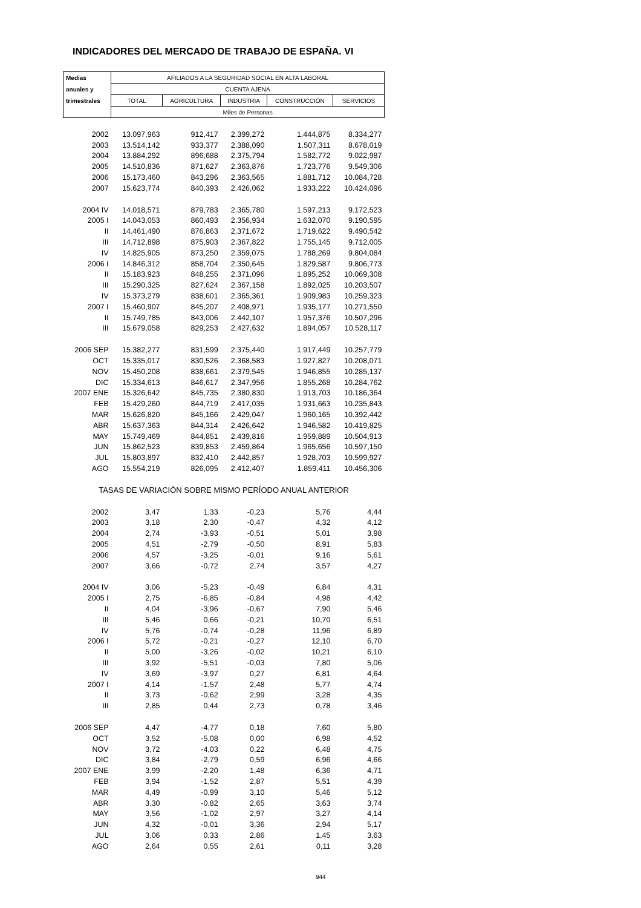INDICADORES DEL MERCADO DE TRABAJO DE ESPAÑA. VI
| Medias | AFILIADOS A LA SEGURIDAD SOCIAL EN ALTA LABORAL | | | | |
| anuales y | CUENTA AJENA | | | | |
| trimestrales | TOTAL | AGRICULTURA | INDUSTRIA | CONSTRUCCIÓN | SERVICIOS |
| | Miles de Personas | | | | |
| 2002 | 13.097,963 | 912,417 | 2.399,272 | 1.444,875 | 8.334,277 |
| 2003 | 13.514,142 | 933,377 | 2.388,090 | 1.507,311 | 8.678,019 |
| 2004 | 13.884,292 | 896,688 | 2.375,794 | 1.582,772 | 9.022,987 |
| 2005 | 14.510,836 | 871,627 | 2.363,876 | 1.723,776 | 9.549,306 |
| 2006 | 15.173,460 | 843,296 | 2.363,565 | 1.881,712 | 10.084,728 |
| 2007 | 15.623,774 | 840,393 | 2.426,062 | 1.933,222 | 10.424,096 |
| 2004 IV | 14.018,571 | 879,783 | 2.365,780 | 1.597,213 | 9.172,523 |
| 2005 I | 14.043,053 | 860,493 | 2.356,934 | 1.632,070 | 9.190,595 |
| II | 14.461,490 | 876,863 | 2.371,672 | 1.719,622 | 9.490,542 |
| III | 14.712,898 | 875,903 | 2.367,822 | 1.755,145 | 9.712,005 |
| IV | 14.825,905 | 873,250 | 2.359,075 | 1.788,269 | 9.804,084 |
| 2006 I | 14.846,312 | 858,704 | 2.350,645 | 1.829,587 | 9.806,773 |
| II | 15.183,923 | 848,255 | 2.371,096 | 1.895,252 | 10.069,308 |
| III | 15.290,325 | 827,624 | 2.367,158 | 1.892,025 | 10.203,507 |
| IV | 15.373,279 | 838,601 | 2.365,361 | 1.909,983 | 10.259,323 |
| 2007 I | 15.460,907 | 845,207 | 2.408,971 | 1.935,177 | 10.271,550 |
| II | 15.749,785 | 843,006 | 2.442,107 | 1.957,376 | 10.507,296 |
| III | 15.679,058 | 829,253 | 2.427,632 | 1.894,057 | 10.528,117 |
| 2006 SEP | 15.382,277 | 831,599 | 2.375,440 | 1.917,449 | 10.257,779 |
| OCT | 15.335,017 | 830,526 | 2.368,583 | 1.927,827 | 10.208,071 |
| NOV | 15.450,208 | 838,661 | 2.379,545 | 1.946,855 | 10.285,137 |
| DIC | 15.334,613 | 846,617 | 2.347,956 | 1.855,268 | 10.284,762 |
| 2007 ENE | 15.326,642 | 845,735 | 2.380,830 | 1.913,703 | 10.186,364 |
| FEB | 15.429,260 | 844,719 | 2.417,035 | 1.931,663 | 10.235,843 |
| MAR | 15.626,820 | 845,166 | 2.429,047 | 1.960,165 | 10.392,442 |
| ABR | 15.637,363 | 844,314 | 2.426,642 | 1.946,582 | 10.419,825 |
| MAY | 15.749,469 | 844,851 | 2.439,816 | 1.959,889 | 10.504,913 |
| JUN | 15.862,523 | 839,853 | 2.459,864 | 1.965,656 | 10.597,150 |
| JUL | 15.803,897 | 832,410 | 2.442,857 | 1.928,703 | 10.599,927 |
| AGO | 15.554,219 | 826,095 | 2.412,407 | 1.859,411 | 10.456,306 |
| TASAS DE VARIACIÓN SOBRE MISMO PERÍODO ANUAL ANTERIOR | | | | | |
| 2002 | 3,47 | 1,33 | -0,23 | 5,76 | 4,44 |
| 2003 | 3,18 | 2,30 | -0,47 | 4,32 | 4,12 |
| 2004 | 2,74 | -3,93 | -0,51 | 5,01 | 3,98 |
| 2005 | 4,51 | -2,79 | -0,50 | 8,91 | 5,83 |
| 2006 | 4,57 | -3,25 | -0,01 | 9,16 | 5,61 |
| 2007 | 3,66 | -0,72 | 2,74 | 3,57 | 4,27 |
| 2004 IV | 3,06 | -5,23 | -0,49 | 6,84 | 4,31 |
| 2005 I | 2,75 | -6,85 | -0,84 | 4,98 | 4,42 |
| II | 4,04 | -3,96 | -0,67 | 7,90 | 5,46 |
| III | 5,46 | 0,66 | -0,21 | 10,70 | 6,51 |
| IV | 5,76 | -0,74 | -0,28 | 11,96 | 6,89 |
| 2006 I | 5,72 | -0,21 | -0,27 | 12,10 | 6,70 |
| II | 5,00 | -3,26 | -0,02 | 10,21 | 6,10 |
| III | 3,92 | -5,51 | -0,03 | 7,80 | 5,06 |
| IV | 3,69 | -3,97 | 0,27 | 6,81 | 4,64 |
| 2007 I | 4,14 | -1,57 | 2,48 | 5,77 | 4,74 |
| II | 3,73 | -0,62 | 2,99 | 3,28 | 4,35 |
| III | 2,85 | 0,44 | 2,73 | 0,78 | 3,46 |
| 2006 SEP | 4,47 | -4,77 | 0,18 | 7,60 | 5,80 |
| OCT | 3,52 | -5,08 | 0,00 | 6,98 | 4,52 |
| NOV | 3,72 | -4,03 | 0,22 | 6,48 | 4,75 |
| DIC | 3,84 | -2,79 | 0,59 | 6,96 | 4,66 |
| 2007 ENE | 3,99 | -2,20 | 1,48 | 6,36 | 4,71 |
| FEB | 3,94 | -1,52 | 2,87 | 5,51 | 4,39 |
| MAR | 4,49 | -0,99 | 3,10 | 5,46 | 5,12 |
| ABR | 3,30 | -0,82 | 2,65 | 3,63 | 3,74 |
| MAY | 3,56 | -1,02 | 2,97 | 3,27 | 4,14 |
| JUN | 4,32 | -0,01 | 3,36 | 2,94 | 5,17 |
| JUL | 3,06 | 0,33 | 2,86 | 1,45 | 3,63 |
| AGO | 2,64 | 0,55 | 2,61 | 0,11 | 3,28 |
944